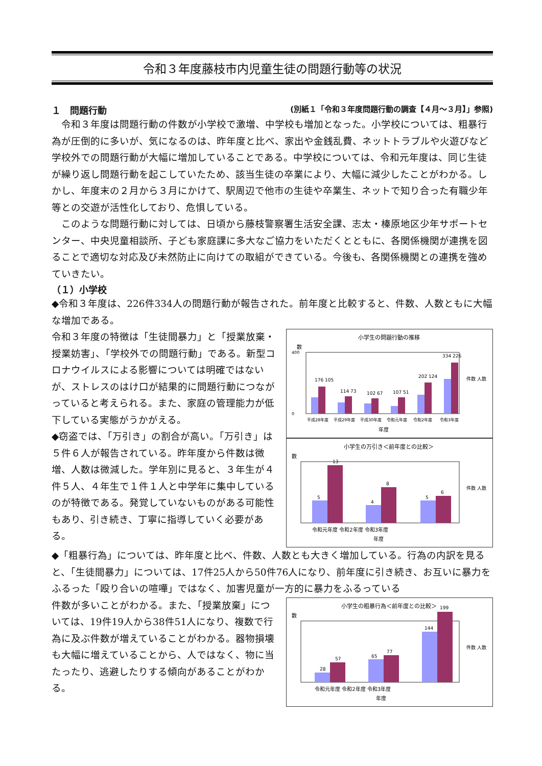令和３年度藤枝市内児童生徒の問題行動等の状況
１　問題行動 (別紙１「令和３年度問題行動の調査【４月～３月】」参照)
　令和３年度は問題行動の件数が小学校で激増、中学校も増加となった。小学校については、粗暴行為が圧倒的に多いが、気になるのは、昨年度と比べ、家出や金銭乱費、ネットトラブルや火遊びなど学校外での問題行動が大幅に増加していることである。中学校については、令和元年度は、同じ生徒が繰り返し問題行動を起こしていたため、該当生徒の卒業により、大幅に減少したことがわかる。しかし、年度末の２月から３月にかけて、駅周辺で他市の生徒や卒業生、ネットで知り合った有職少年等との交遊が活性化しており、危惧している。
　このような問題行動に対しては、日頃から藤枝警察署生活安全課、志太・榛原地区少年サポートセンター、中央児童相談所、子ども家庭課に多大なご協力をいただくとともに、各関係機関が連携を図ることで適切な対応及び未然防止に向けての取組ができている。今後も、各関係機関との連携を強めていきたい。
（１）小学校
◆令和３年度は、226件334人の問題行動が報告された。前年度と比較すると、件数、人数ともに大幅な増加である。
令和３年度の特徴は「生徒間暴力」と「授業放棄・授業妨害」、「学校外での問題行動」である。新型コロナウイルスによる影響については明確ではないが、ストレスのはけ口が結果的に問題行動につながっていると考えられる。また、家庭の管理能力が低下している実態がうかがえる。
◆窃盗では、「万引き」の割合が高い。「万引き」は５件６人が報告されている。昨年度から件数は微増、人数は微減した。学年別に見ると、３年生が４件５人、４年生で１件１人と中学年に集中しているのが特徴である。発覚していないものがある可能性もあり、引き続き、丁寧に指導していく必要がある。
小学生の問題行動の推移
数
0
400
176 105
114 73
102 67
107 51
202 124
334 226
平成28年度
平成29年度
平成30年度
令和元年度
令和2年度
令和3年度
年度
件数 人数
小学生の万引き＜前年度との比較＞
数
5
13
4
8
5
6
令和元年度 令和2年度 令和3年度
年度
件数 人数
◆「粗暴行為」については、昨年度と比べ、件数、人数とも大きく増加している。行為の内訳を見ると、「生徒間暴力」については、17件25人から50件76人になり、前年度に引き続き、お互いに暴力をふるった「殴り合いの喧嘩」ではなく、加害児童が一方的に暴力をふるっている
件数が多いことがわかる。また、「授業放棄」については、19件19人から38件51人になり、複数で行為に及ぶ件数が増えていることがわかる。器物損壊も大幅に増えていることから、人ではなく、物に当たったり、逃避したりする傾向があることがわかる。
小学生の粗暴行為＜前年度との比較＞
数
28
57
65
77
144
199
令和元年度 令和2年度 令和3年度
年度
件数 人数